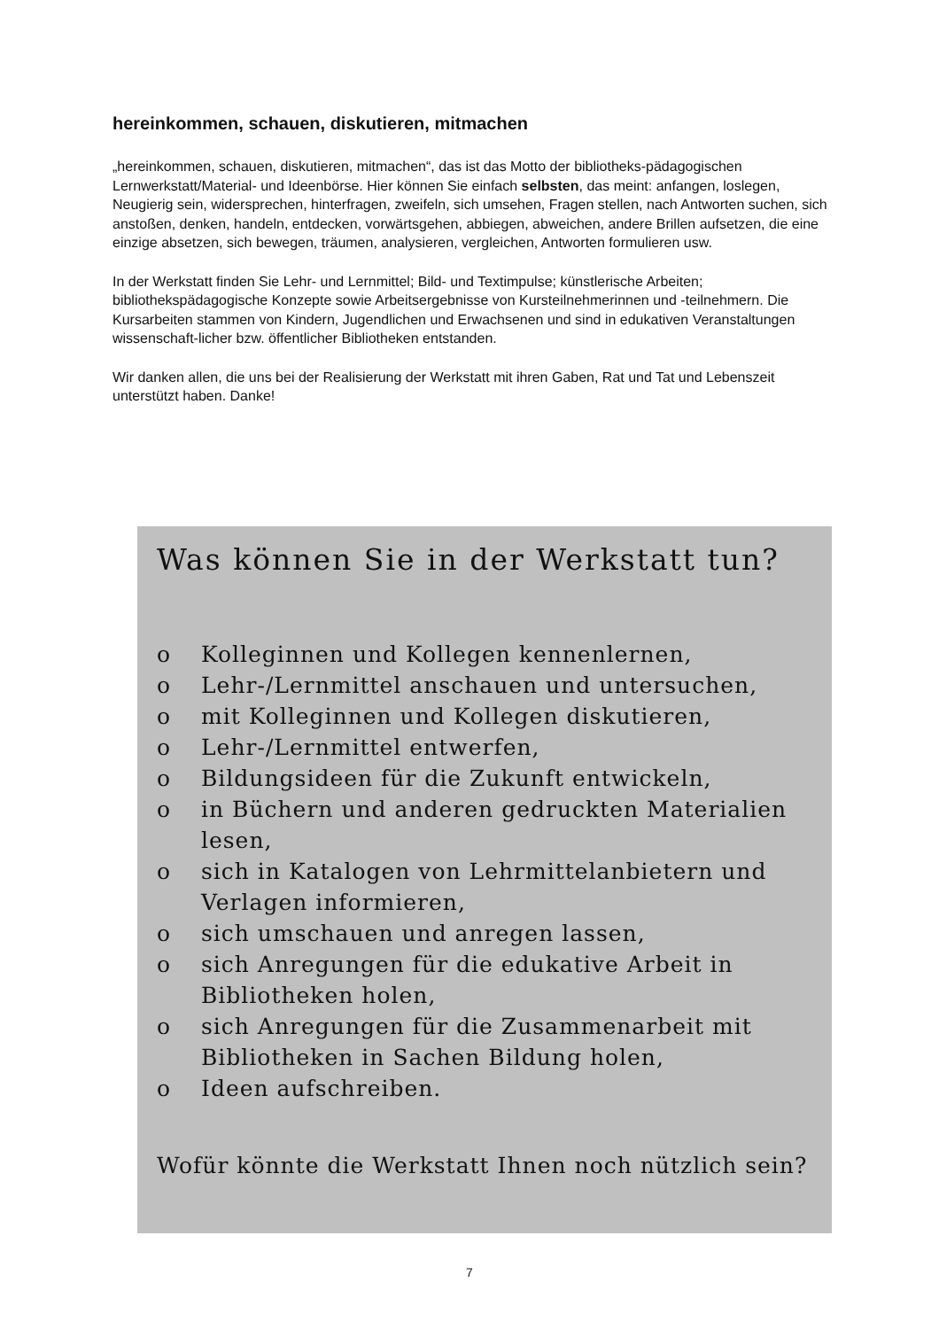hereinkommen, schauen, diskutieren, mitmachen
„hereinkommen, schauen, diskutieren, mitmachen“, das ist das Motto der bibliotheks-pädagogischen Lernwerkstatt/Material- und Ideenbörse. Hier können Sie einfach selbsten, das meint: anfangen, loslegen, Neugierig sein, widersprechen, hinterfragen, zweifeln, sich umsehen, Fragen stellen, nach Antworten suchen, sich anstoßen, denken, handeln, entdecken, vorwärtsgehen, abbiegen, abweichen, andere Brillen aufsetzen, die eine einzige absetzen, sich bewegen, träumen, analysieren, vergleichen, Antworten formulieren usw.
In der Werkstatt finden Sie Lehr- und Lernmittel; Bild- und Textimpulse; künstlerische Arbeiten; bibliothekspädagogische Konzepte sowie Arbeitsergebnisse von Kursteilnehmerinnen und -teilnehmern. Die Kursarbeiten stammen von Kindern, Jugendlichen und Erwachsenen und sind in edukativen Veranstaltungen wissenschaft-licher bzw. öffentlicher Bibliotheken entstanden.
Wir danken allen, die uns bei der Realisierung der Werkstatt mit ihren Gaben, Rat und Tat und Lebenszeit unterstützt haben. Danke!
Was können Sie in der Werkstatt tun?
o Kolleginnen und Kollegen kennenlernen,
o Lehr-/Lernmittel anschauen und untersuchen,
o mit Kolleginnen und Kollegen diskutieren,
o Lehr-/Lernmittel entwerfen,
o Bildungsideen für die Zukunft entwickeln,
o in Büchern und anderen gedruckten Materialien lesen,
o sich in Katalogen von Lehrmittelanbietern und Verlagen informieren,
o sich umschauen und anregen lassen,
o sich Anregungen für die edukative Arbeit in Bibliotheken holen,
o sich Anregungen für die Zusammenarbeit mit Bibliotheken in Sachen Bildung holen,
o Ideen aufschreiben.
Wofür könnte die Werkstatt Ihnen noch nützlich sein?
7